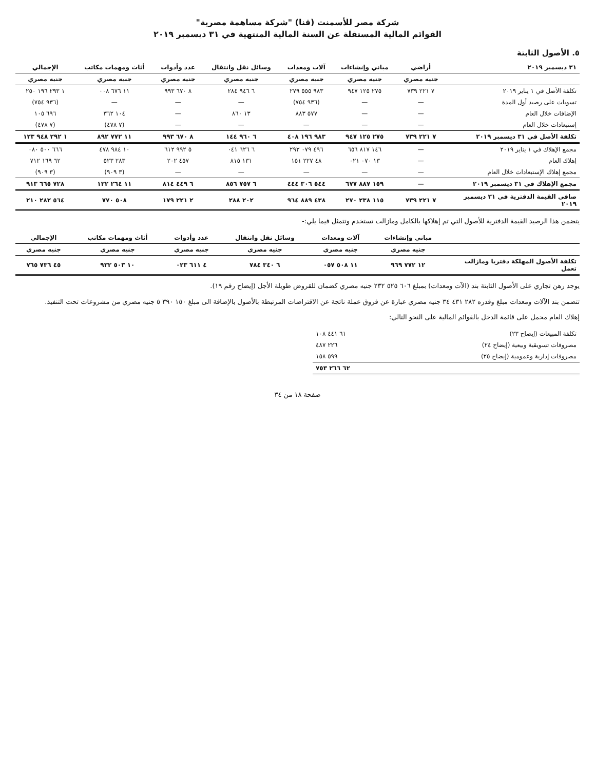شركة مصر للأسمنت (قنا) "شركة مساهمة مصرية"
القوائم المالية المستقلة عن السنة المالية المنتهية في ٣١ ديسمبر ٢٠١٩
٥. الأصول الثابتة
| ٣١ ديسمبر ٢٠١٩ | أراضي | مباني وإنشاءات | آلات ومعدات | وسائل نقل وانتقال | عدد وأدوات | أثاث ومهمات مكاتب | الإجمالي |
| --- | --- | --- | --- | --- | --- | --- | --- |
| | جنيه مصري | جنيه مصري | جنيه مصري | جنيه مصري | جنيه مصري | جنيه مصري | جنيه مصري |
| تكلفة الأصل في ١ يناير ٢٠١٩ | ٧ ٢٢١ ٧٣٩ | ٢٧٥ ١٢٥ ٩٤٧ | ٩٨٣ ٥٥٥ ٢٧٩ | ٦ ٩٤٦ ٢٨٤ | ٨ ٦٧٠ ٩٩٣ | ١١ ٦٧٦ ٠٠٨ | ١ ٢٩٣ ١٩٦ ٢٥٠ |
| تسويات على رصيد أول المدة | — | — | (٩٣٦ ٧٥٤) | — | — | — | (٩٣٦ ٧٥٤) |
| الإضافات خلال العام | — | — | ٥٧٧ ٨٨٣ | ١٣ ٨٦٠ | — | ١٠٤ ٣٦٢ | ٦٩٦ ١٠٥ |
| إستبعادات خلال العام | — | — | — | — | — | (٧ ٤٧٨) | (٧ ٤٧٨) |
| تكلفة الأصل في ٣١ ديسمبر ٢٠١٩ | ٧ ٢٢١ ٧٣٩ | ٢٧٥ ١٢٥ ٩٤٧ | ٩٨٣ ١٩٦ ٤٠٨ | ٦ ٩٦٠ ١٤٤ | ٨ ٦٧٠ ٩٩٣ | ١١ ٧٧٢ ٨٩٢ | ١ ٢٩٢ ٩٤٨ ١٢٣ |
| مجمع الإهلاك في ١ يناير ٢٠١٩ | — | ١٤٦ ٨١٧ ٦٥٦ | ٤٩٦ ٠٧٩ ٢٩٣ | ٦ ٦٢٦ ٠٤١ | ٥ ٩٩٢ ٦١٢ | ١٠ ٩٨٤ ٤٧٨ | ٦٦٦ ٥٠٠ ٠٨٠ |
| إهلاك العام | — | ١٣ ٠٧٠ ٠٢١ | ٤٨ ٢٢٧ ١٥١ | ١٣١ ٨١٥ | ٤٥٧ ٢٠٢ | ٢٨٣ ٥٢٣ | ٦٢ ١٦٩ ٧١٢ |
| مجمع إهلاك الإستبعادات خلال العام | — | — | — | — | — | (٣ ٩٠٩) | (٣ ٩٠٩) |
| مجمع الإهلاك في ٣١ ديسمبر ٢٠١٩ | — | ١٥٩ ٨٨٧ ٦٧٧ | ٥٤٤ ٣٠٦ ٤٤٤ | ٦ ٧٥٧ ٨٥٦ | ٦ ٤٤٩ ٨١٤ | ١١ ٢٦٤ ١٢٢ | ٧٢٨ ٦٦٥ ٩١٣ |
| صافي القيمة الدفترية في ٣١ ديسمبر ٢٠١٩ | ٧ ٢٢١ ٧٣٩ | ١١٥ ٢٣٨ ٢٧٠ | ٤٣٨ ٨٨٩ ٩٦٤ | ٢٠٢ ٢٨٨ | ٢ ٢٢١ ١٧٩ | ٥٠٨ ٧٧٠ | ٥٦٤ ٢٨٢ ٢١٠ |
يتضمن هذا الرصيد القيمة الدفترية للأصول التي تم إهلاكها بالكامل ومازالت تستخدم وتتمثل فيما يلي:-
| | مباني وإنشاءات | آلات ومعدات | وسائل نقل وانتقال | عدد وأدوات | أثاث ومهمات مكاتب | الإجمالي |
| --- | --- | --- | --- | --- | --- | --- |
| | جنيه مصري | جنيه مصري | جنيه مصري | جنيه مصري | جنيه مصري | جنيه مصري |
| تكلفة الأصول المهلكة دفتريا ومازالت تعمل | ١٢ ٧٧٢ ٩٦٩ | ١١ ٥٠٨ ٠٥٧ | ٦ ٣٤٠ ٧٨٤ | ٤ ٦١١ ٠٢٣ | ١٠ ٥٠٣ ٩٣٢ | ٤٥ ٧٣٦ ٧٦٥ |
يوجد رهن تجاري على الأصول الثابتة بند (الآت ومعدات) بمبلغ ٦٠٦ ٥٢٥ ٢٣٢ جنيه مصري كضمان للقروض طويلة الأجل (إيضاح رقم ١٩).
تتضمن بند الآلات ومعدات مبلغ وقدره ٢٨٢ ٤٣١ ٣٤ جنيه مصري عبارة عن فروق عملة ناتجة عن الاقتراضات المرتبطة بالأصول بالإضافة الى مبلغ ١٥٠ ٣٩٠ ٥ جنيه مصري من مشروعات تحت التنفيذ.
إهلاك العام محمل على قائمة الدخل بالقوائم المالية على النحو التالي:
| تكلفة المبيعات (إيضاح ٢٣) | ٦١ ٤٤١ ١٠٨ |
| مصروفات تسويقية وبيعية (إيضاح ٢٤) | ٢٢٦ ٤٨٧ |
| مصروفات إدارية وعمومية (إيضاح ٢٥) | ٥٩٩ ١٥٨ |
| | ٦٢ ٢٦٦ ٧٥٣ |
صفحة ١٨ من ٣٤